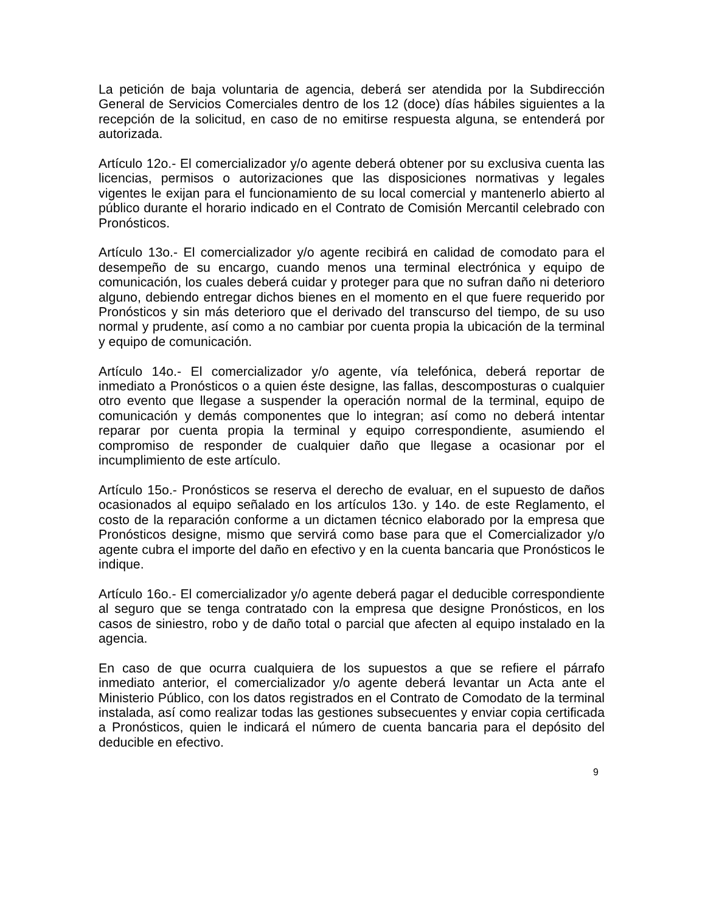La petición de baja voluntaria de agencia, deberá ser atendida por la Subdirección General de Servicios Comerciales dentro de los 12 (doce) días hábiles siguientes a la recepción de la solicitud, en caso de no emitirse respuesta alguna, se entenderá por autorizada.
Artículo 12o.- El comercializador y/o agente deberá obtener por su exclusiva cuenta las licencias, permisos o autorizaciones que las disposiciones normativas y legales vigentes le exijan para el funcionamiento de su local comercial y mantenerlo abierto al público durante el horario indicado en el Contrato de Comisión Mercantil celebrado con Pronósticos.
Artículo 13o.- El comercializador y/o agente recibirá en calidad de comodato para el desempeño de su encargo, cuando menos una terminal electrónica y equipo de comunicación, los cuales deberá cuidar y proteger para que no sufran daño ni deterioro alguno, debiendo entregar dichos bienes en el momento en el que fuere requerido por Pronósticos y sin más deterioro que el derivado del transcurso del tiempo, de su uso normal y prudente, así como a no cambiar por cuenta propia la ubicación de la terminal y equipo de comunicación.
Artículo 14o.- El comercializador y/o agente, vía telefónica, deberá reportar de inmediato a Pronósticos o a quien éste designe, las fallas, descomposturas o cualquier otro evento que llegase a suspender la operación normal de la terminal, equipo de comunicación y demás componentes que lo integran; así como no deberá intentar reparar por cuenta propia la terminal y equipo correspondiente, asumiendo el compromiso de responder de cualquier daño que llegase a ocasionar por el incumplimiento de este artículo.
Artículo 15o.- Pronósticos se reserva el derecho de evaluar, en el supuesto de daños ocasionados al equipo señalado en los artículos 13o. y 14o. de este Reglamento, el costo de la reparación conforme a un dictamen técnico elaborado por la empresa que Pronósticos designe, mismo que servirá como base para que el Comercializador y/o agente cubra el importe del daño en efectivo y en la cuenta bancaria que Pronósticos le indique.
Artículo 16o.- El comercializador y/o agente deberá pagar el deducible correspondiente al seguro que se tenga contratado con la empresa que designe Pronósticos, en los casos de siniestro, robo y de daño total o parcial que afecten al equipo instalado en la agencia.
En caso de que ocurra cualquiera de los supuestos a que se refiere el párrafo inmediato anterior, el comercializador y/o agente deberá levantar un Acta ante el Ministerio Público, con los datos registrados en el Contrato de Comodato de la terminal instalada, así como realizar todas las gestiones subsecuentes y enviar copia certificada a Pronósticos, quien le indicará el número de cuenta bancaria para el depósito del deducible en efectivo.
9